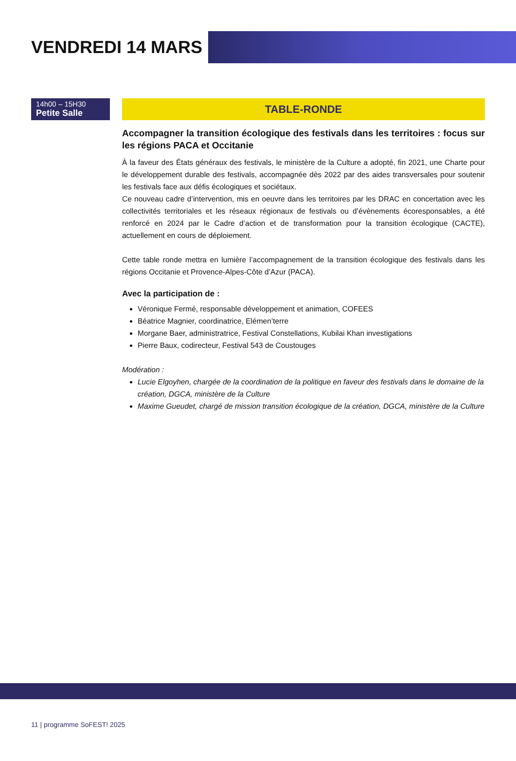VENDREDI 14 MARS
14h00 – 15H30
Petite Salle
TABLE-RONDE
Accompagner la transition écologique des festivals dans les territoires : focus sur les régions PACA et Occitanie
À la faveur des États généraux des festivals, le ministère de la Culture a adopté, fin 2021, une Charte pour le développement durable des festivals, accompagnée dès 2022 par des aides transversales pour soutenir les festivals face aux défis écologiques et sociétaux.
Ce nouveau cadre d’intervention, mis en oeuvre dans les territoires par les DRAC en concertation avec les collectivités territoriales et les réseaux régionaux de festivals ou d’évènements écoresponsables, a été renforcé en 2024 par le Cadre d’action et de transformation pour la transition écologique (CACTE), actuellement en cours de déploiement.
Cette table ronde mettra en lumière l’accompagnement de la transition écologique des festivals dans les régions Occitanie et Provence-Alpes-Côte d’Azur (PACA).
Avec la participation de :
Véronique Fermé, responsable développement et animation, COFEES
Béatrice Magnier, coordinatrice, Elémen’terre
Morgane Baer, administratrice, Festival Constellations, Kubilai Khan investigations
Pierre Baux, codirecteur, Festival 543 de Coustouges
Modération :
Lucie Elgoyhen, chargée de la coordination de la politique en faveur des festivals dans le domaine de la création, DGCA, ministère de la Culture
Maxime Gueudet, chargé de mission transition écologique de la création, DGCA, ministère de la Culture
11 | programme SoFEST! 2025